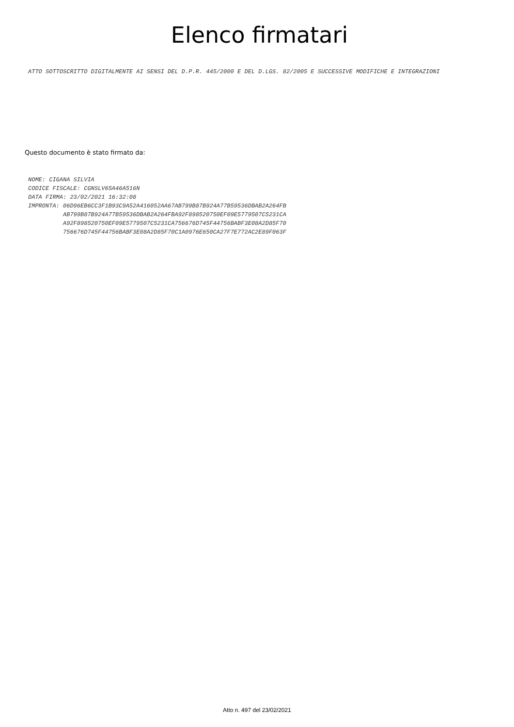Elenco firmatari
ATTO SOTTOSCRITTO DIGITALMENTE AI SENSI DEL D.P.R. 445/2000 E DEL D.LGS. 82/2005 E SUCCESSIVE MODIFICHE E INTEGRAZIONI
Questo documento è stato firmato da:
NOME: CIGANA SILVIA CODICE FISCALE: CGNSLV65A46A516N DATA FIRMA: 23/02/2021 16:32:08 IMPRONTA: 06D96EB6CC3F1B93C9A52A416052AA67AB799B87B924A77B59536DBAB2A264FB AB799B87B924A77B59536DBAB2A264FBA92F898520750EF09E5779507C5231CA A92F898520750EF09E5779507C5231CA756676D745F44756BABF3E08A2D85F70 756676D745F44756BABF3E08A2D85F70C1A0976E650CA27F7E772AC2E89F063F
Atto n. 497 del 23/02/2021